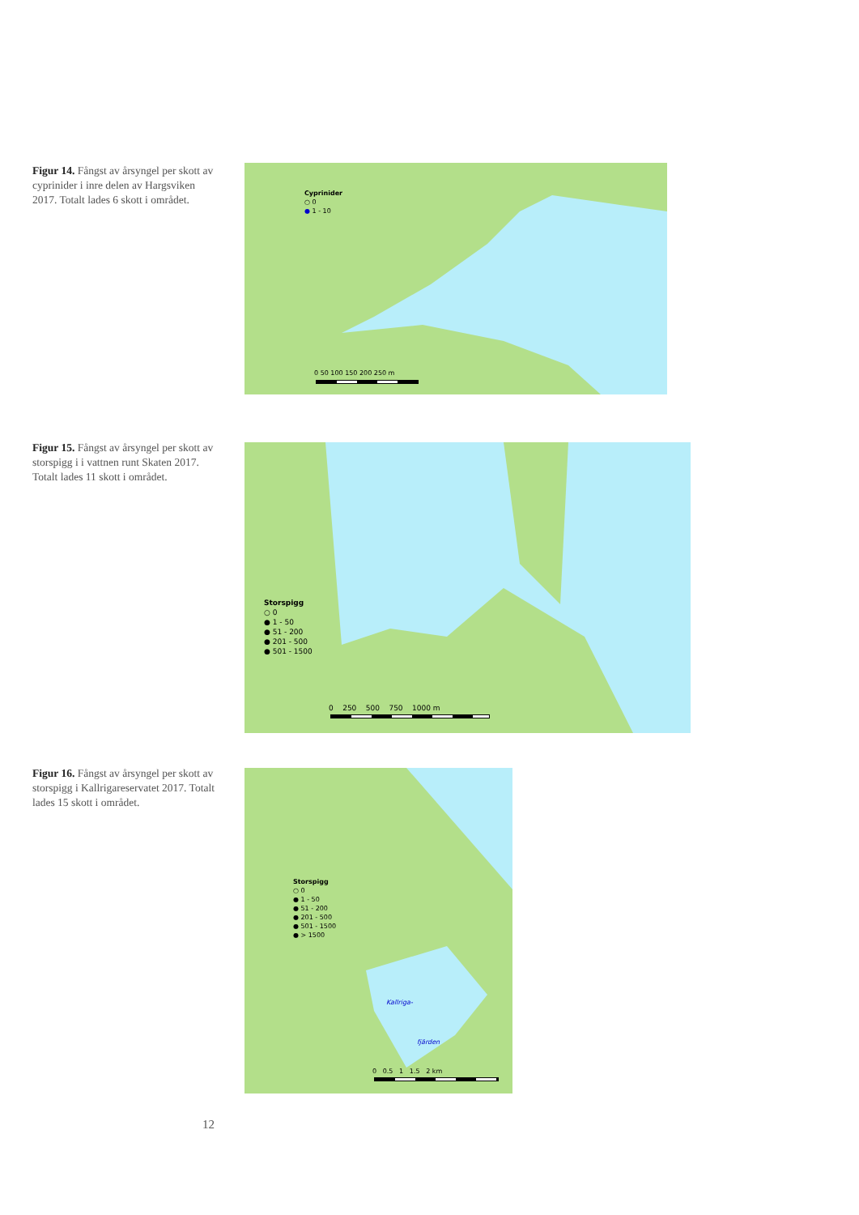Figur 14. Fångst av årsyngel per skott av cyprinider i inre delen av Hargsviken 2017. Totalt lades 6 skott i området.
Cyprinider
○ 0
● 1 - 10
0 50 100 150 200 250 m
Figur 15. Fångst av årsyngel per skott av storspigg i i vattnen runt Skaten 2017. Totalt lades 11 skott i området.
Storspigg
○ 0
● 1 - 50
● 51 - 200
● 201 - 500
● 501 - 1500
0 250 500 750 1000 m
Figur 16. Fångst av årsyngel per skott av storspigg i Kallrigareservatet 2017. Totalt lades 15 skott i området.
Storspigg
○ 0
● 1 - 50
● 51 - 200
● 201 - 500
● 501 - 1500
● > 1500
Kallriga-
fjärden
0 0.5 1 1.5 2 km
12